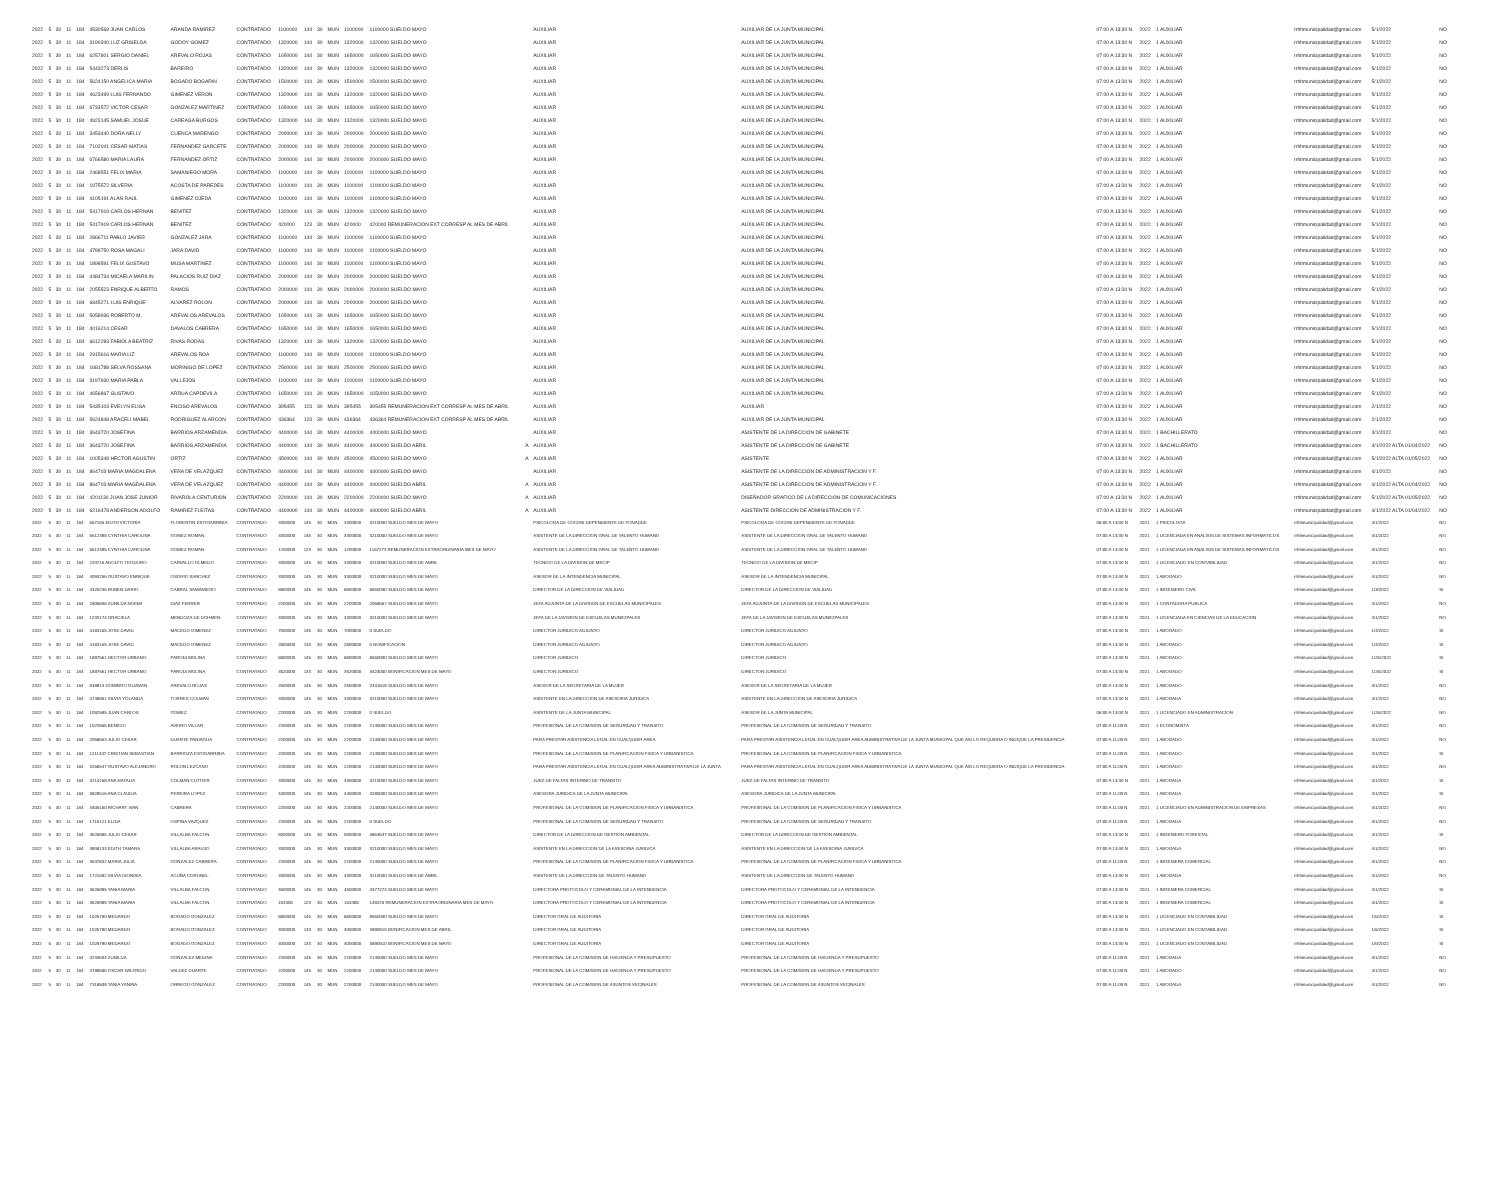| 2022 | 5 | 30 | 11 | 184 | 4530569 JUAN CARLOS | ARANDA RAMIREZ | CONTRATADO | 1100000 | 144 | 30 | MUN | 1100000 | 1100000 SUELDO MAYO | | AUXILIAR | AUXILIAR DE LA JUNTA MUNICIPAL | 07:00 A 13:30 N | 2022 | 1 AUXILIAR | rrhhmunicipalidad@gmail.com | 5/1/2022 | NO |
| 2022 | 5 | 30 | 11 | 184 | 3190340 LUZ GRISELDA | GODOY GOMEZ | CONTRATADO | 1320000 | 144 | 30 | MUN | 1320000 | 1320000 SUELDO MAYO | | AUXILIAR | AUXILIAR DE LA JUNTA MUNICIPAL | 07:00 A 13:30 N | 2022 | 1 AUXILIAR | rrhhmunicipalidad@gmail.com | 5/1/2022 | NO |
| 2022 | 5 | 30 | 11 | 184 | 6257801 SERGIO DANIEL | AREVALO ROJAS | CONTRATADO | 1650000 | 144 | 30 | MUN | 1650000 | 1650000 SUELDO MAYO | | AUXILIAR | AUXILIAR DE LA JUNTA MUNICIPAL | 07:00 A 13:30 N | 2022 | 1 AUXILIAR | rrhhmunicipalidad@gmail.com | 5/1/2022 | NO |
| 2022 | 5 | 30 | 11 | 184 | 5443273 DERLIS | BAREIRO | CONTRATADO | 1320000 | 144 | 30 | MUN | 1320000 | 1320000 SUELDO MAYO | | AUXILIAR | AUXILIAR DE LA JUNTA MUNICIPAL | 07:00 A 13:30 N | 2022 | 1 AUXILIAR | rrhhmunicipalidad@gmail.com | 5/1/2022 | NO |
| 2022 | 5 | 30 | 11 | 184 | 5624150 ANGELICA MARIA | BOGADO BOGARIN | CONTRATADO | 1500000 | 144 | 30 | MUN | 1500000 | 1500000 SUELDO MAYO | | AUXILIAR | AUXILIAR DE LA JUNTA MUNICIPAL | 07:00 A 13:30 N | 2022 | 1 AUXILIAR | rrhhmunicipalidad@gmail.com | 5/1/2022 | NO |
| 2022 | 5 | 30 | 11 | 184 | 4623499 LUIS FERNANDO | GIMENEZ VERON | CONTRATADO | 1320000 | 144 | 30 | MUN | 1320000 | 1320000 SUELDO MAYO | | AUXILIAR | AUXILIAR DE LA JUNTA MUNICIPAL | 07:00 A 13:30 N | 2022 | 1 AUXILIAR | rrhhmunicipalidad@gmail.com | 5/1/2022 | NO |
| 2022 | 5 | 30 | 11 | 184 | 6733572 VICTOR CESAR | GONZALEZ MARTINEZ | CONTRATADO | 1650000 | 144 | 30 | MUN | 1650000 | 1650000 SUELDO MAYO | | AUXILIAR | AUXILIAR DE LA JUNTA MUNICIPAL | 07:00 A 13:30 N | 2022 | 1 AUXILIAR | rrhhmunicipalidad@gmail.com | 5/1/2022 | NO |
| 2022 | 5 | 30 | 11 | 184 | 4923145 SAMUEL JOSUE | CAREAGA BURGOS | CONTRATADO | 1320000 | 144 | 30 | MUN | 1320000 | 1320000 SUELDO MAYO | | AUXILIAR | AUXILIAR DE LA JUNTA MUNICIPAL | 07:00 A 13:30 N | 2022 | 1 AUXILIAR | rrhhmunicipalidad@gmail.com | 5/1/2022 | NO |
| 2022 | 5 | 30 | 11 | 184 | 3453440 DORA NELLY | CUENCA MARENGO | CONTRATADO | 2000000 | 144 | 30 | MUN | 2000000 | 2000000 SUELDO MAYO | | AUXILIAR | AUXILIAR DE LA JUNTA MUNICIPAL | 07:00 A 13:30 N | 2022 | 1 AUXILIAR | rrhhmunicipalidad@gmail.com | 5/1/2022 | NO |
| 2022 | 5 | 30 | 11 | 184 | 7102041 CESAR MATIAS | FERNANDEZ GARCETE | CONTRATADO | 2000000 | 144 | 30 | MUN | 2000000 | 2000000 SUELDO MAYO | | AUXILIAR | AUXILIAR DE LA JUNTA MUNICIPAL | 07:00 A 13:30 N | 2022 | 1 AUXILIAR | rrhhmunicipalidad@gmail.com | 5/1/2022 | NO |
| 2022 | 5 | 30 | 11 | 184 | 6766580 MARIA LAURA | FERNANDEZ ORTIZ | CONTRATADO | 2000000 | 144 | 30 | MUN | 2000000 | 2000000 SUELDO MAYO | | AUXILIAR | AUXILIAR DE LA JUNTA MUNICIPAL | 07:00 A 13:30 N | 2022 | 1 AUXILIAR | rrhhmunicipalidad@gmail.com | 5/1/2022 | NO |
| 2022 | 5 | 30 | 11 | 184 | 2468551 FELIX MARIA | SAMANIEGO MORA | CONTRATADO | 1100000 | 144 | 30 | MUN | 1100000 | 1100000 SUELDO MAYO | | AUXILIAR | AUXILIAR DE LA JUNTA MUNICIPAL | 07:00 A 13:30 N | 2022 | 1 AUXILIAR | rrhhmunicipalidad@gmail.com | 5/1/2022 | NO |
| 2022 | 5 | 30 | 11 | 184 | 1975572 SILVERIA | ACOSTA DE PAREDES | CONTRATADO | 1100000 | 144 | 30 | MUN | 1100000 | 1100000 SUELDO MAYO | | AUXILIAR | AUXILIAR DE LA JUNTA MUNICIPAL | 07:00 A 13:30 N | 2022 | 1 AUXILIAR | rrhhmunicipalidad@gmail.com | 5/1/2022 | NO |
| 2022 | 5 | 30 | 11 | 184 | 4105191 ALAN RAUL | GIMENEZ OJEDA | CONTRATADO | 1100000 | 144 | 30 | MUN | 1100000 | 1100000 SUELDO MAYO | | AUXILIAR | AUXILIAR DE LA JUNTA MUNICIPAL | 07:00 A 13:30 N | 2022 | 1 AUXILIAR | rrhhmunicipalidad@gmail.com | 5/1/2022 | NO |
| 2022 | 5 | 30 | 11 | 184 | 5417919 CARLOS HERNAN | BENITEZ | CONTRATADO | 1320000 | 144 | 30 | MUN | 1320000 | 1320000 SUELDO MAYO | | AUXILIAR | AUXILIAR DE LA JUNTA MUNICIPAL | 07:00 A 13:30 N | 2022 | 1 AUXILIAR | rrhhmunicipalidad@gmail.com | 5/1/2022 | NO |
| 2022 | 5 | 30 | 11 | 184 | 5417919 CARLOS HERNAN | BENITEZ | CONTRATADO | 420000 | 123 | 30 | MUN | 420000 | 420000 REMUNERACION EXT CORRESP AL MES DE ABRIL | | AUXILIAR | AUXILIAR DE LA JUNTA MUNICIPAL | 07:00 A 13:30 N | 2022 | 1 AUXILIAR | rrhhmunicipalidad@gmail.com | 5/1/2022 | NO |
| 2022 | 5 | 30 | 11 | 184 | 2866711 PABLO JAVIER | GONZALEZ JARA | CONTRATADO | 1100000 | 144 | 30 | MUN | 1100000 | 1100000 SUELDO MAYO | | AUXILIAR | AUXILIAR DE LA JUNTA MUNICIPAL | 07:00 A 13:30 N | 2022 | 1 AUXILIAR | rrhhmunicipalidad@gmail.com | 5/1/2022 | NO |
| 2022 | 5 | 30 | 11 | 184 | 4789750 ROSA MAGALI | JARA DAVID | CONTRATADO | 1100000 | 144 | 30 | MUN | 1100000 | 1100000 SUELDO MAYO | | AUXILIAR | AUXILIAR DE LA JUNTA MUNICIPAL | 07:00 A 13:30 N | 2022 | 1 AUXILIAR | rrhhmunicipalidad@gmail.com | 5/1/2022 | NO |
| 2022 | 5 | 30 | 11 | 184 | 1898591 FELIX GUSTAVO | MUSA MARTINEZ | CONTRATADO | 1100000 | 144 | 30 | MUN | 1100000 | 1100000 SUELDO MAYO | | AUXILIAR | AUXILIAR DE LA JUNTA MUNICIPAL | 07:00 A 13:30 N | 2022 | 1 AUXILIAR | rrhhmunicipalidad@gmail.com | 5/1/2022 | NO |
| 2022 | 5 | 30 | 11 | 184 | 4484734 MICAELA MARILIN | PALACIOS RUIZ DIAZ | CONTRATADO | 2000000 | 144 | 30 | MUN | 2000000 | 2000000 SUELDO MAYO | | AUXILIAR | AUXILIAR DE LA JUNTA MUNICIPAL | 07:00 A 13:30 N | 2022 | 1 AUXILIAR | rrhhmunicipalidad@gmail.com | 5/1/2022 | NO |
| 2022 | 5 | 30 | 11 | 184 | 2055523 ENRIQUE ALBERTO | RAMOS | CONTRATADO | 2000000 | 144 | 30 | MUN | 2000000 | 2000000 SUELDO MAYO | | AUXILIAR | AUXILIAR DE LA JUNTA MUNICIPAL | 07:00 A 13:30 N | 2022 | 1 AUXILIAR | rrhhmunicipalidad@gmail.com | 5/1/2022 | NO |
| 2022 | 5 | 30 | 11 | 184 | 6845271 LUIS ENRIQUE | ALVAREZ ROLON | CONTRATADO | 2000000 | 144 | 30 | MUN | 2000000 | 2000000 SUELDO MAYO | | AUXILIAR | AUXILIAR DE LA JUNTA MUNICIPAL | 07:00 A 13:30 N | 2022 | 1 AUXILIAR | rrhhmunicipalidad@gmail.com | 5/1/2022 | NO |
| 2022 | 5 | 30 | 11 | 184 | 5058936 ROBERTO M. | AREVALOS AREVALOS | CONTRATADO | 1650000 | 144 | 30 | MUN | 1650000 | 1650000 SUELDO MAYO | | AUXILIAR | AUXILIAR DE LA JUNTA MUNICIPAL | 07:00 A 13:30 N | 2022 | 1 AUXILIAR | rrhhmunicipalidad@gmail.com | 5/1/2022 | NO |
| 2022 | 5 | 30 | 11 | 184 | 4016214 CESAR | DAVALOS CABRERA | CONTRATADO | 1650000 | 144 | 30 | MUN | 1650000 | 1650000 SUELDO MAYO | | AUXILIAR | AUXILIAR DE LA JUNTA MUNICIPAL | 07:00 A 13:30 N | 2022 | 1 AUXILIAR | rrhhmunicipalidad@gmail.com | 5/1/2022 | NO |
| 2022 | 5 | 30 | 11 | 184 | 6612283 FABIOLA BEATRIZ | RIVAS RODAS | CONTRATADO | 1320000 | 144 | 30 | MUN | 1320000 | 1320000 SUELDO MAYO | | AUXILIAR | AUXILIAR DE LA JUNTA MUNICIPAL | 07:00 A 13:30 N | 2022 | 1 AUXILIAR | rrhhmunicipalidad@gmail.com | 5/1/2022 | NO |
| 2022 | 5 | 30 | 11 | 184 | 2915616 MARIA LIZ | AREVALOS ROA | CONTRATADO | 1100000 | 144 | 30 | MUN | 1100000 | 1100000 SUELDO MAYO | | AUXILIAR | AUXILIAR DE LA JUNTA MUNICIPAL | 07:00 A 13:30 N | 2022 | 1 AUXILIAR | rrhhmunicipalidad@gmail.com | 5/1/2022 | NO |
| 2022 | 5 | 30 | 11 | 184 | 1681788 SELVA ROSSANA | MORINIGO DE LOPEZ | CONTRATADO | 2500000 | 144 | 30 | MUN | 2500000 | 2500000 SUELDO MAYO | | AUXILIAR | AUXILIAR DE LA JUNTA MUNICIPAL | 07:00 A 13:30 N | 2022 | 1 AUXILIAR | rrhhmunicipalidad@gmail.com | 5/1/2022 | NO |
| 2022 | 5 | 30 | 11 | 184 | 3197930 MARIA PABLA | VALLEJOS | CONTRATADO | 1100000 | 144 | 30 | MUN | 1100000 | 1100000 SUELDO MAYO | | AUXILIAR | AUXILIAR DE LA JUNTA MUNICIPAL | 07:00 A 13:30 N | 2022 | 1 AUXILIAR | rrhhmunicipalidad@gmail.com | 5/1/2022 | NO |
| 2022 | 5 | 30 | 11 | 184 | 4656867 GUSTAVO | ARRUA CAPDEVILA | CONTRATADO | 1650000 | 144 | 30 | MUN | 1650000 | 1650000 SUELDO MAYO | | AUXILIAR | AUXILIAR DE LA JUNTA MUNICIPAL | 07:00 A 13:30 N | 2022 | 1 AUXILIAR | rrhhmunicipalidad@gmail.com | 5/1/2022 | NO |
| 2022 | 5 | 30 | 11 | 184 | 5435103 EVELYN ELISA | ENCISO AREVALOS | CONTRATADO | 395455 | 123 | 30 | MUN | 395455 | 395455 REMUNERACION EXT CORRESP AL MES DE ABRIL | | AUXILIAR | AUXILIAR | 07:00 A 13:30 N | 2022 | 1 AUXILIAR | rrhhmunicipalidad@gmail.com | 2/1/2022 | NO |
| 2022 | 5 | 30 | 11 | 184 | 5624848 ARACELI MABEL | RODRIGUEZ ALARCON | CONTRATADO | 436364 | 123 | 30 | MUN | 436364 | 436364 REMUNERACION EXT CORRESP AL MES DE ABRIL | | AUXILIAR | AUXILIAR DE LA JUNTA MUNICIPAL | 07:00 A 13:30 N | 2022 | 1 AUXILIAR | rrhhmunicipalidad@gmail.com | 2/1/2022 | NO |
| 2022 | 5 | 30 | 11 | 184 | 3643720 JOSEFINA | BARRIOS ARZAMENDIA | CONTRATADO | 4400000 | 144 | 30 | MUN | 4400000 | 4400000 SUELDO MAYO | | AUXILIAR | ASISTENTE DE LA DIRECCION DE GABINETE | 07:00 A 13:30 N | 2022 | 1 BACHILLERATO | rrhhmunicipalidad@gmail.com | 4/1/2022 | NO |
| 2022 | 5 | 30 | 11 | 184 | 3643720 JOSEFINA | BARRIOS ARZAMENDIA | CONTRATADO | 4400000 | 144 | 30 | MUN | 4400000 | 4400000 SUELDO ABRIL | A | AUXILIAR | ASISTENTE DE LA DIRECCION DE GABINETE | 07:00 A 13:30 N | 2022 | 1 BACHILLERATO | rrhhmunicipalidad@gmail.com | 4/1/2022 ALTA 01/04/2022 | NO |
| 2022 | 5 | 30 | 11 | 184 | 1005348 HECTOR AGUSTIN | ORTIZ | CONTRATADO | 4500000 | 144 | 30 | MUN | 4500000 | 4500000 SUELDO MAYO | A | AUXILIAR | ASISTENTE | 07:00 A 13:30 N | 2022 | 1 AUXILIAR | rrhhmunicipalidad@gmail.com | 5/1/2022 ALTA 01/05/2022 | NO |
| 2022 | 5 | 30 | 11 | 184 | 864703 MARIA MAGDALENA | VERA DE VELAZQUEZ | CONTRATADO | 4400000 | 144 | 30 | MUN | 4400000 | 4400000 SUELDO MAYO | | AUXILIAR | ASISTENTE DE LA DIRECCION DE ADMINISTRACION Y F. | 07:00 A 13:30 N | 2022 | 1 AUXILIAR | rrhhmunicipalidad@gmail.com | 4/1/2022 | NO |
| 2022 | 5 | 30 | 11 | 184 | 864703 MARIA MAGDALENA | VERA DE VELAZQUEZ | CONTRATADO | 4400000 | 144 | 30 | MUN | 4400000 | 4400000 SUELDO ABRIL | A | AUXILIAR | ASISTENTE DE LA DIRECCION DE ADMINISTRACION Y F. | 07:00 A 13:30 N | 2022 | 1 AUXILIAR | rrhhmunicipalidad@gmail.com | 4/1/2022 ALTA 01/04/2022 | NO |
| 2022 | 5 | 30 | 11 | 184 | 4201130 JUAN JOSE JUNIOR | RIVAROLA CENTURION | CONTRATADO | 2200000 | 144 | 30 | MUN | 2200000 | 2200000 SUELDO MAYO | A | AUXILIAR | DISEÑADOR GRAFICO DE LA DIRECCION DE COMUNICACIONES | 07:00 A 13:30 N | 2022 | 1 AUXILIAR | rrhhmunicipalidad@gmail.com | 5/1/2022 ALTA 01/05/2022 | NO |
| 2022 | 5 | 30 | 11 | 184 | 6216478 ANDERSON ADOLFO | RAMIREZ FLEITAS | CONTRATADO | 4400000 | 144 | 30 | MUN | 4400000 | 4400000 SUELDO ABRIL | A | AUXILIAR | ASISTENTE DIRECCION DE ADMINISTRACION Y F. | 07:00 A 13:30 N | 2022 | 1 AUXILIAR | rrhhmunicipalidad@gmail.com | 4/1/2022 ALTA 01/04/2022 | NO |
| 2022 | 5 | 30 | 11 | 184 | 667165 EDITH VICTORIA | FLORENTIN ESTIGARRIBIA | CONTRATADO | 3300000 | 145 | 30 | MUN | 3300000 | 3210000 SUELDO MES DE MAYO | | PSICOLOGA DE COCENI DEPENDIENTE DE FONADDE | PSICOLOGA DE COCENI DEPENDIENTE DE FONADDE | 08:00 A 13:00 N | 2021 | 1 PSICOLOGA | rrhhmunicipalidad@gmail.com | 4/1/2022 | NO |
| 2022 | 5 | 30 | 11 | 184 | 5612395 CYNTHIA CAROLINA | GOMEZ ROMAN | CONTRATADO | 3300000 | 145 | 30 | MUN | 3300000 | 3210000 SUELDO MES DE MAYO | | ASISTENTE DE LA DIRECCION GRAL DE TALENTO HUMANO | ASISTENTE DE LA DIRECCION GRAL DE TALENTO HUMANO | 07:00 A 13:30 N | 2021 | 1 LICENCIADA EN ANALISIS DE SISTEMAS INFORMATICOS | rrhhmunicipalidad@gmail.com | 4/1/2022 | NO |
| 2022 | 5 | 30 | 11 | 184 | 5612395 CYNTHIA CAROLINA | GOMEZ ROMAN | CONTRATADO | 1200000 | 123 | 30 | MUN | 1200000 | 1167273 REMUNERACION EXTRAORDINARIA MES DE MAYO | | ASISTENTE DE LA DIRECCION GRAL DE TALENTO HUMANO | ASISTENTE DE LA DIRECCION GRAL DE TALENTO HUMANO | 07:00 A 13:30 N | 2021 | 1 LICENCIADA EN ANALISIS DE SISTEMAS INFORMATICOS | rrhhmunicipalidad@gmail.com | 4/1/2022 | NO |
| 2022 | 5 | 30 | 11 | 184 | 220716 ADOLFO TEODORO | CARVALLO OLMEDO | CONTRATADO | 3300000 | 145 | 30 | MUN | 3300000 | 3210000 SUELDO MES DE ABRIL | | TECNICO DE LA DIVISION DE MECIP | TECNICO DE LA DIVISION DE MECIP | 07:00 A 13:30 N | 2021 | 1 LICENCIADO EN CONTABILIDAD | rrhhmunicipalidad@gmail.com | 4/1/2022 | NO |
| 2022 | 5 | 30 | 11 | 184 | 4093256 GUSTAVO ENRIQUE | OSORIO SANCHEZ | CONTRATADO | 3300000 | 145 | 30 | MUN | 3300000 | 3210000 SUELDO MES DE MAYO | | ASESOR DE LA INTENDENCIA MUNICIPAL | ASESOR DE LA INTENDENCIA MUNICIPAL | 07:00 A 13:30 N | 2021 | 1 ABOGADO | rrhhmunicipalidad@gmail.com | 4/1/2022 | NO |
| 2022 | 5 | 30 | 11 | 184 | 4320236 RUBEN DARIO | CABRAL SAMANIEGO | CONTRATADO | 8800000 | 145 | 30 | MUN | 8800000 | 8560000 SUELDO MES DE MAYO | | DIRECTOR DE LA DIRECCION DE VIALIDAD | DIRECTOR DE LA DIRECCION DE VIALIDAD | 07:00 A 13:30 N | 2021 | 1 INGENIERO CIVIL | rrhhmunicipalidad@gmail.com | 1/3/2022 | SI |
| 2022 | 5 | 30 | 11 | 184 | 2808808 ZUNILDA NOEMI | DIAZ FERRER | CONTRATADO | 2200000 | 145 | 30 | MUN | 2200000 | 2068667 SUELDO MES DE MAYO | | JEFA ADJUNTA DE LA DIVISION DE ESCUELAS MUNICIPALES | JEFA ADJUNTA DE LA DIVISION DE ESCUELAS MUNICIPALES | 07:00 A 13:30 N | 2021 | 1 CONTADORA PUBLICA | rrhhmunicipalidad@gmail.com | 4/1/2022 | NO |
| 2022 | 5 | 30 | 11 | 184 | 1233174 GRACIELA | MENDOZA DE DOHMEN | CONTRATADO | 3300000 | 145 | 30 | MUN | 3300000 | 3210000 SUELDO MES DE MAYO | | JEFA DE LA DIVISION DE ESCUELAS MUNICIPALES | JEFA DE LA DIVISION DE ESCUELAS MUNICIPALES | 07:00 A 13:30 N | 2021 | 1 LICENCIADA EN CIENCIAS DE LA EDUCACION | rrhhmunicipalidad@gmail.com | 4/1/2022 | NO |
| 2022 | 5 | 30 | 11 | 184 | 4183165 JOSE DAVID | MACEDO GIMENEZ | CONTRATADO | 7000000 | 145 | 30 | MUN | 7000000 | 0 SUELDO | | DIRECTOR JURIDICO ADJUNTO | DIRECTOR JURIDICO ADJUNTO | 07:00 A 13:30 N | 2021 | 1 ABOGADO | rrhhmunicipalidad@gmail.com | 1/4/2022 | SI |
| 2022 | 5 | 30 | 11 | 184 | 4183165 JOSE DAVID | MACEDO GIMENEZ | CONTRATADO | 2800000 | 133 | 30 | MUN | 2800000 | 0 BONIFICACION | | DIRECTOR JURIDICO ADJUNTO | DIRECTOR JURIDICO ADJUNTO | 07:00 A 13:30 N | 2021 | 1 ABOGADO | rrhhmunicipalidad@gmail.com | 1/4/2022 | SI |
| 2022 | 5 | 30 | 11 | 184 | 1897561 HECTOR URBANO | PARODI MOLINA | CONTRATADO | 8800000 | 145 | 30 | MUN | 8800000 | 8560000 SUELDO MES DE MAYO | | DIRECTOR JURIDICO | DIRECTOR JURIDICO | 07:00 A 13:30 N | 2021 | 1 ABOGADO | rrhhmunicipalidad@gmail.com | 1/26/2022 | SI |
| 2022 | 5 | 30 | 11 | 184 | 1897561 HECTOR URBANO | PARODI MOLINA | CONTRATADO | 3520000 | 133 | 30 | MUN | 3520000 | 3424000 BONIFICACION MES DE MAYO | | DIRECTOR JURIDICO | DIRECTOR JURIDICO | 07:00 A 13:30 N | 2021 | 1 ABOGADO | rrhhmunicipalidad@gmail.com | 1/26/2022 | SI |
| 2022 | 5 | 30 | 11 | 184 | 838913 DOMINGO GUZMAN | AREVALO ROJAS | CONTRATADO | 2500000 | 145 | 30 | MUN | 2500000 | 2431819 SUELDO MES DE MAYO | | ASESOR DE LA SECRETARIA DE LA MUJER | ASESOR DE LA SECRETARIA DE LA MUJER | 07:00 A 13:30 N | 2021 | 1 ABOGADO | rrhhmunicipalidad@gmail.com | 4/1/2022 | NO |
| 2022 | 5 | 30 | 11 | 184 | 4748961 SILVIA YOLANDA | TORRES COLMAN | CONTRATADO | 3300000 | 145 | 30 | MUN | 3300000 | 3210000 SUELDO MES DE MAYO | | ASISTENTE EN LA DIRECCION DE ASESORIA JURIDICA | ASISTENTE EN LA DIRECCION DE ASESORIA JURIDICA | 07:00 A 13:30 N | 2021 | 1 ABOGADA | rrhhmunicipalidad@gmail.com | 4/1/2022 | NO |
| 2022 | 5 | 30 | 11 | 184 | 1092595 JUAN CARLOS | GOMEZ | CONTRATADO | 2200000 | 145 | 30 | MUN | 2200000 | 0 SUELDO | | ASISTENTE DE LA JUNTA MUNICIPAL | ASESOR DE LA JUNTA MUNICIPAL | 08:00 A 13:00 N | 2021 | 1 LICENCIADO EN ADMINISTRACION | rrhhmunicipalidad@gmail.com | 1/26/2022 | NO |
| 2022 | 5 | 30 | 11 | 184 | 1022866 BENICIO | AVEIRO VILLAR | CONTRATADO | 2200000 | 145 | 30 | MUN | 2200000 | 2140000 SUELDO MES DE MAYO | | PROFESIONAL DE LA COMISION DE SEGURIDAD Y TRANSITO | PROFESIONAL DE LA COMISION DE SEGURIDAD Y TRANSITO | 07:00 A 11:00 N | 2021 | 1 ECONOMISTA | rrhhmunicipalidad@gmail.com | 4/1/2022 | NO |
| 2022 | 5 | 30 | 11 | 184 | 2058663 JULIO CESAR | DUARTE PANIAGUA | CONTRATADO | 2200000 | 145 | 30 | MUN | 2200000 | 2140000 SUELDO MES DE MAYO | | PARA PRESTAR ASISTENCIA LEGAL EN CUALQUIER AREA | PARA PRESTAR ASISTENCIA LEGAL EN CUALQUIER AREA ADMINISTRATIVA DE LA JUNTA MUNICIPAL QUE ASI LO REQUIERA O INDIQUE LA PRESIDENCIA | 07:00 A 11:00 N | 2021 | 1 ABOGADO | rrhhmunicipalidad@gmail.com | 4/1/2022 | NO |
| 2022 | 5 | 30 | 11 | 184 | 1211347 CRISTIAN SEBASTIAN | BARRIOZA ESTIGARRIBIA | CONTRATADO | 2200000 | 145 | 30 | MUN | 2200000 | 2140000 SUELDO MES DE MAYO | | PROFESIONAL DE LA COMISION DE PLANIFICACION FISICA Y URBANISTICA | PROFESIONAL DE LA COMISION DE PLANIFICACION FISICA Y URBANISTICA | 07:00 A 11:00 N | 2021 | 1 ABOGADO | rrhhmunicipalidad@gmail.com | 4/1/2022 | SI |
| 2022 | 5 | 30 | 11 | 184 | 3268547 GUSTAVO ALEJANDRO | ROLON LEZCANO | CONTRATADO | 2200000 | 145 | 30 | MUN | 2200000 | 2140000 SUELDO MES DE MAYO | | PARA PRESTAR ASISTENCIA LEGAL EN CUALQUIER AREA ADMINISTRATIVA DE LA JUNTA | PARA PRESTAR ASISTENCIA LEGAL EN CUALQUIER AREA ADMINISTRATIVA DE LA JUNTA MUNICIPAL QUE ASI LO REQUIERA O INDIQUE LA PRESIDENCIA | 07:00 A 11:00 N | 2021 | 1 ABOGADO | rrhhmunicipalidad@gmail.com | 4/1/2022 | NO |
| 2022 | 5 | 30 | 11 | 184 | 3214169 ANA NATALIA | COLMAN CUTTIER | CONTRATADO | 3300000 | 145 | 30 | MUN | 3300000 | 3210000 SUELDO MES DE MAYO | | JUEZ DE FALTAS INTERINO DE TRANSITO | JUEZ DE FALTAS INTERINO DE TRANSITO | 07:00 A 13:30 N | 2021 | 1 ABOGADA | rrhhmunicipalidad@gmail.com | 4/1/2022 | SI |
| 2022 | 5 | 30 | 11 | 184 | 3829516 ANA CLAUDIA | PEREIRA LOPEZ | CONTRATADO | 4400000 | 145 | 30 | MUN | 4400000 | 4280000 SUELDO MES DE MAYO | | ASESORA JURIDICA DE LA JUNTA MUNICIPAL | ASESORA JURIDICA DE LA JUNTA MUNICIPAL | 07:00 A 11:00 N | 2021 | 1 ABOGADA | rrhhmunicipalidad@gmail.com | 4/1/2022 | SI |
| 2022 | 5 | 30 | 11 | 184 | 3406150 RICHART IVAN | CABRERA | CONTRATADO | 2200000 | 145 | 30 | MUN | 2200000 | 2140000 SUELDO MES DE MAYO | | PROFESIONAL DE LA COMISION DE PLANIFICACION FISICA Y URBANISTICA | PROFESIONAL DE LA COMISION DE PLANIFICACION FISICA Y URBANISTICA | 07:00 A 11:00 N | 2021 | 1 LICENCIADO EN ADMINISTRACION DE EMPRESAS | rrhhmunicipalidad@gmail.com | 4/1/2022 | NO |
| 2022 | 5 | 30 | 11 | 184 | 1710121 ELIDA | OSPINA VAZQUEZ | CONTRATADO | 2200000 | 145 | 30 | MUN | 2200000 | 0 SUELDO | | PROFESIONAL DE LA COMISION DE SEGURIDAD Y TRANSITO | PROFESIONAL DE LA COMISION DE SEGURIDAD Y TRANSITO | 07:00 A 11:00 N | 2021 | 1 ABOGADA | rrhhmunicipalidad@gmail.com | 4/1/2022 | NO |
| 2022 | 5 | 30 | 11 | 184 | 3626996 JULIO CESAR | VILLALBA FALCON | CONTRATADO | 5000000 | 145 | 30 | MUN | 5000000 | 4863637 SUELDO MES DE MAYO | | DIRECTOR DE LA DIRECCION DE GESTION AMBIENTAL | DIRECTOR DE LA DIRECCION DE GESTION AMBIENTAL | 07:00 A 13:30 N | 2021 | 1 INGENIERO FORESTAL | rrhhmunicipalidad@gmail.com | 4/1/2022 | SI |
| 2022 | 5 | 30 | 11 | 184 | 3908133 EDITH TAMARA | VILLALBA ARAUJO | CONTRATADO | 3300000 | 145 | 30 | MUN | 3300000 | 3210000 SUELDO MES DE MAYO | | ASISTENTE EN LA DIRECCION DE LA ASESORIA JURIDICA | ASISTENTE EN LA DIRECCION DE LA ASESORIA JURIDICA | 07:00 A 13:30 N | 2021 | 1 ABOGADA | rrhhmunicipalidad@gmail.com | 4/1/2022 | NO |
| 2022 | 5 | 30 | 11 | 184 | 3647832 MARIA JULIA | GONZALEZ CABRERA | CONTRATADO | 2200000 | 145 | 30 | MUN | 2200000 | 2140000 SUELDO MES DE MAYO | | PROFESIONAL DE LA COMISION DE PLANIFICACION FISICA Y URBANISTICA | PROFESIONAL DE LA COMISION DE PLANIFICACION FISICA Y URBANISTICA | 07:00 A 11:00 N | 2021 | 1 INGENIERA COMERCIAL | rrhhmunicipalidad@gmail.com | 4/1/2022 | NO |
| 2022 | 5 | 30 | 11 | 184 | 1721692 SILVIA DIONISIA | ACUÑA CORONEL | CONTRATADO | 3300000 | 145 | 30 | MUN | 3300000 | 3210000 SUELDO MES DE ABRIL | | ASISTENTE DE LA DIRECCION DE TALENTO HUMANO | ASISTENTE DE LA DIRECCION DE TALENTO HUMANO | 07:00 A 13:30 N | 2021 | 1 ABOGADA | rrhhmunicipalidad@gmail.com | 4/1/2022 | NO |
| 2022 | 5 | 30 | 11 | 184 | 3626995 TANIA MARIA | VILLALBA FALCON | CONTRATADO | 4500000 | 145 | 30 | MUN | 4500000 | 4377273 SUELDO MES DE MAYO | | DIRECTORA PROTOCOLO Y CEREMONIAL DE LA INTENDENCIA | DIRECTORA PROTOCOLO Y CEREMONIAL DE LA INTENDENCIA | 07:00 A 13:30 N | 2021 | 1 INGENIERA COMERCIAL | rrhhmunicipalidad@gmail.com | 4/1/2022 | SI |
| 2022 | 5 | 30 | 11 | 184 | 3626995 TANIA MARIA | VILLALBA FALCON | CONTRATADO | 153408 | 123 | 30 | MUN | 153408 | 149225 REMUNERACION EXTRAORDINARIA MES DE MAYO | | DIRECTORA PROTOCOLO Y CEREMONIAL DE LA INTENDENCIA | DIRECTORA PROTOCOLO Y CEREMONIAL DE LA INTENDENCIA | 07:00 A 13:30 N | 2021 | 1 INGENIERA COMERCIAL | rrhhmunicipalidad@gmail.com | 4/1/2022 | SI |
| 2022 | 5 | 30 | 11 | 184 | 1026790 MEDARDO | BOGADO GONZALEZ | CONTRATADO | 8800000 | 145 | 30 | MUN | 8800000 | 8560000 SUELDO MES DE MAYO | | DIRECTOR GRAL DE AUDITORIA | DIRECTOR GRAL DE AUDITORIA | 07:00 A 13:30 N | 2021 | 1 LICENCIADO EN CONTABILIDAD | rrhhmunicipalidad@gmail.com | 1/6/2022 | SI |
| 2022 | 5 | 30 | 11 | 184 | 1026790 MEDARDO | BOGADO GONZALEZ | CONTRATADO | 4000000 | 133 | 30 | MUN | 4000000 | 3890910 BONIFICACION MES DE ABRIL | | DIRECTOR GRAL DE AUDITORIA | DIRECTOR GRAL DE AUDITORIA | 07:00 A 13:30 N | 2021 | 1 LICENCIADO EN CONTABILIDAD | rrhhmunicipalidad@gmail.com | 1/6/2022 | SI |
| 2022 | 5 | 30 | 11 | 184 | 1026790 MEDARDO | BOGADO GONZALEZ | CONTRATADO | 4000000 | 133 | 30 | MUN | 4000000 | 3890910 BONIFICACION MES DE MAYO | | DIRECTOR GRAL DE AUDITORIA | DIRECTOR GRAL DE AUDITORIA | 07:00 A 13:30 N | 2021 | 1 LICENCIADO EN CONTABILIDAD | rrhhmunicipalidad@gmail.com | 1/6/2022 | SI |
| 2022 | 5 | 30 | 11 | 184 | 4233604 ZUNILDA | GONZALEZ MEDINA | CONTRATADO | 2200000 | 145 | 30 | MUN | 2200000 | 2140000 SUELDO MES DE MAYO | | PROFESIONAL DE LA COMISION DE HACIENDA Y PRESUPUESTO | PROFESIONAL DE LA COMISION DE HACIENDA Y PRESUPUESTO | 07:00 A 11:00 N | 2021 | 1 ABOGADA | rrhhmunicipalidad@gmail.com | 4/1/2022 | NO |
| 2022 | 5 | 30 | 11 | 184 | 3789586 OSCAR WILFRIDO | VALDEZ DUARTE | CONTRATADO | 2200000 | 145 | 30 | MUN | 2200000 | 2140000 SUELDO MES DE MAYO | | PROFESIONAL DE LA COMISION DE HACIENDA Y PRESUPUESTO | PROFESIONAL DE LA COMISION DE HACIENDA Y PRESUPUESTO | 07:00 A 11:00 N | 2021 | 1 ABOGADO | rrhhmunicipalidad@gmail.com | 4/1/2022 | NO |
| 2022 | 5 | 30 | 11 | 184 | 7318509 TANIA YANINA | ORREGO GONZALEZ | CONTRATADO | 2200000 | 145 | 30 | MUN | 2200000 | 2140000 SUELDO MES DE MAYO | | PROFESIONAL DE LA COMISION DE ASUNTOS VECINALES | PROFESIONAL DE LA COMISION DE ASUNTOS VECINALES | 07:00 A 11:00 N | 2021 | 1 ABOGADA | rrhhmunicipalidad@gmail.com | 4/1/2022 | NO |